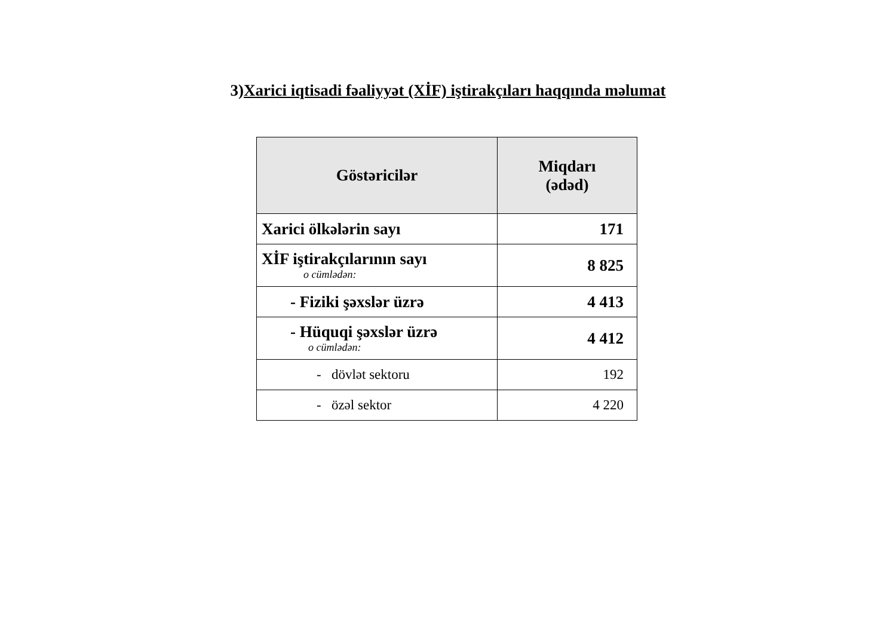3)Xarici iqtisadi fəaliyyət (XİF) iştirakçıları haqqında məlumat
| Göstəricilər | Miqdarı (ədəd) |
| --- | --- |
| Xarici ölkələrin sayı | 171 |
| XİF iştirakçılarının sayı o cümlədən: | 8 825 |
| - Fiziki şəxslər üzrə | 4 413 |
| - Hüquqi şəxslər üzrə o cümlədən: | 4 412 |
| - dövlət sektoru | 192 |
| - özəl sektor | 4 220 |